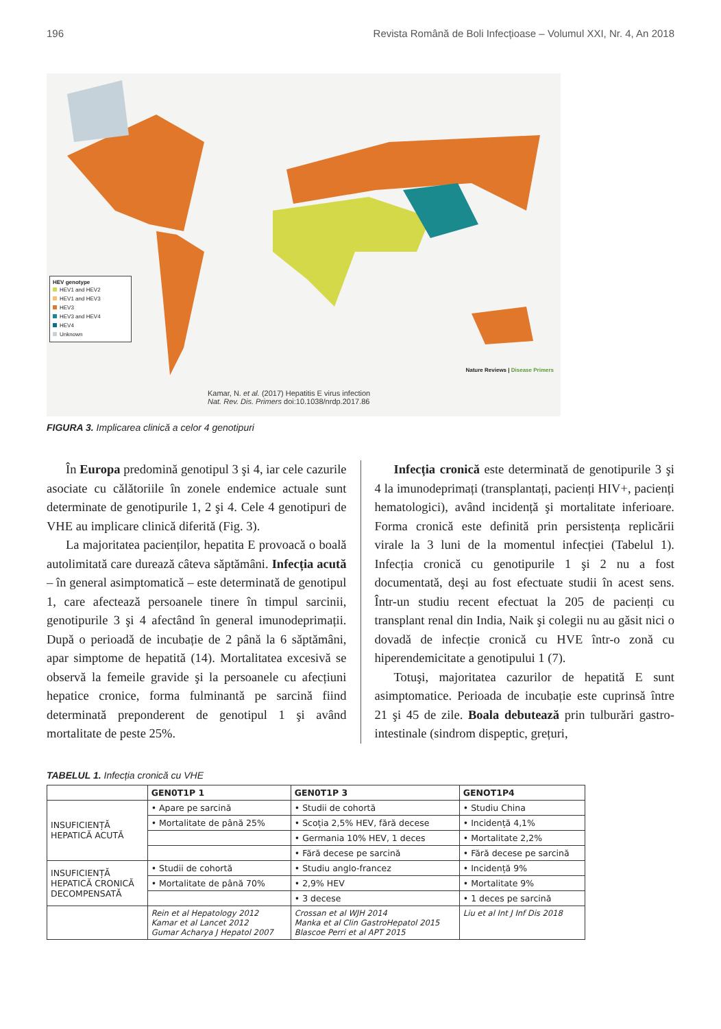196 Revista Română de Boli Infecțioase – Volumul XXI, Nr. 4, An 2018
HEV genotype
HEV1 and HEV2
HEV1 and HEV3
HEV3
HEV3 and HEV4
HEV4
Unknown
Nature Reviews | Disease Primers
Kamar, N. et al. (2017) Hepatitis E virus infection
Nat. Rev. Dis. Primers doi:10.1038/nrdp.2017.86
FIGURA 3. Implicarea clinică a celor 4 genotipuri
În Europa predomină genotipul 3 şi 4, iar cele cazurile asociate cu călătoriile în zonele endemice actuale sunt determinate de genotipurile 1, 2 şi 4. Cele 4 genotipuri de VHE au implicare clinică diferită (Fig. 3).
La majoritatea pacienților, hepatita E provoacă o boală autolimitată care durează câteva săptămâni. Infecția acută – în general asimptomatică – este determinată de genotipul 1, care afectează persoanele tinere în timpul sarcinii, genotipurile 3 şi 4 afectând în general imunodeprimații. După o perioadă de incubație de 2 până la 6 săptămâni, apar simptome de hepatită (14). Mortalitatea excesivă se observă la femeile gravide şi la persoanele cu afecțiuni hepatice cronice, forma fulminantă pe sarcină fiind determinată preponderent de genotipul 1 şi având mortalitate de peste 25%.
Infecția cronică este determinată de genotipurile 3 şi 4 la imunodeprimați (transplantați, pacienți HIV+, pacienți hematologici), având incidență şi mortalitate inferioare. Forma cronică este definită prin persistența replicării virale la 3 luni de la momentul infecției (Tabelul 1). Infecția cronică cu genotipurile 1 şi 2 nu a fost documentată, deşi au fost efectuate studii în acest sens. Într-un studiu recent efectuat la 205 de pacienți cu transplant renal din India, Naik şi colegii nu au găsit nici o dovadă de infecție cronică cu HVE într-o zonă cu hiperendemicitate a genotipului 1 (7).
Totuşi, majoritatea cazurilor de hepatită E sunt asimptomatice. Perioada de incubație este cuprinsă între 21 şi 45 de zile. Boala debutează prin tulburări gastro-intestinale (sindrom dispeptic, grețuri,
TABELUL 1. Infecția cronică cu VHE
| | GEN0T1P 1 | GEN0T1P 3 | GENOT1P4 |
| --- | --- | --- | --- |
| INSUFICIENȚĂ HEPATICĂ ACUTĂ | • Apare pe sarcină | • Studii de cohortă | • Studiu China |
| | • Mortalitate de până 25% | • Scoția 2,5% HEV, fără decese | • Incidență 4,1% |
| | | • Germania 10% HEV, 1 deces | • Mortalitate 2,2% |
| | | • Fără decese pe sarcină | • Fără decese pe sarcină |
| INSUFICIENȚĂ HEPATICĂ CRONICĂ DECOMPENSATĂ | • Studii de cohortă | • Studiu anglo-francez | • Incidență 9% |
| | • Mortalitate de până 70% | • 2,9% HEV | • Mortalitate 9% |
| | | • 3 decese | • 1 deces pe sarcină |
| | Rein et al Hepatology 2012 Kamar et al Lancet 2012 Gumar Acharya J Hepatol 2007 | Crossan et al WJH 2014 Manka et al Clin GastroHepatol 2015 Blascoe Perri et al APT 2015 | Liu et al Int J Inf Dis 2018 |